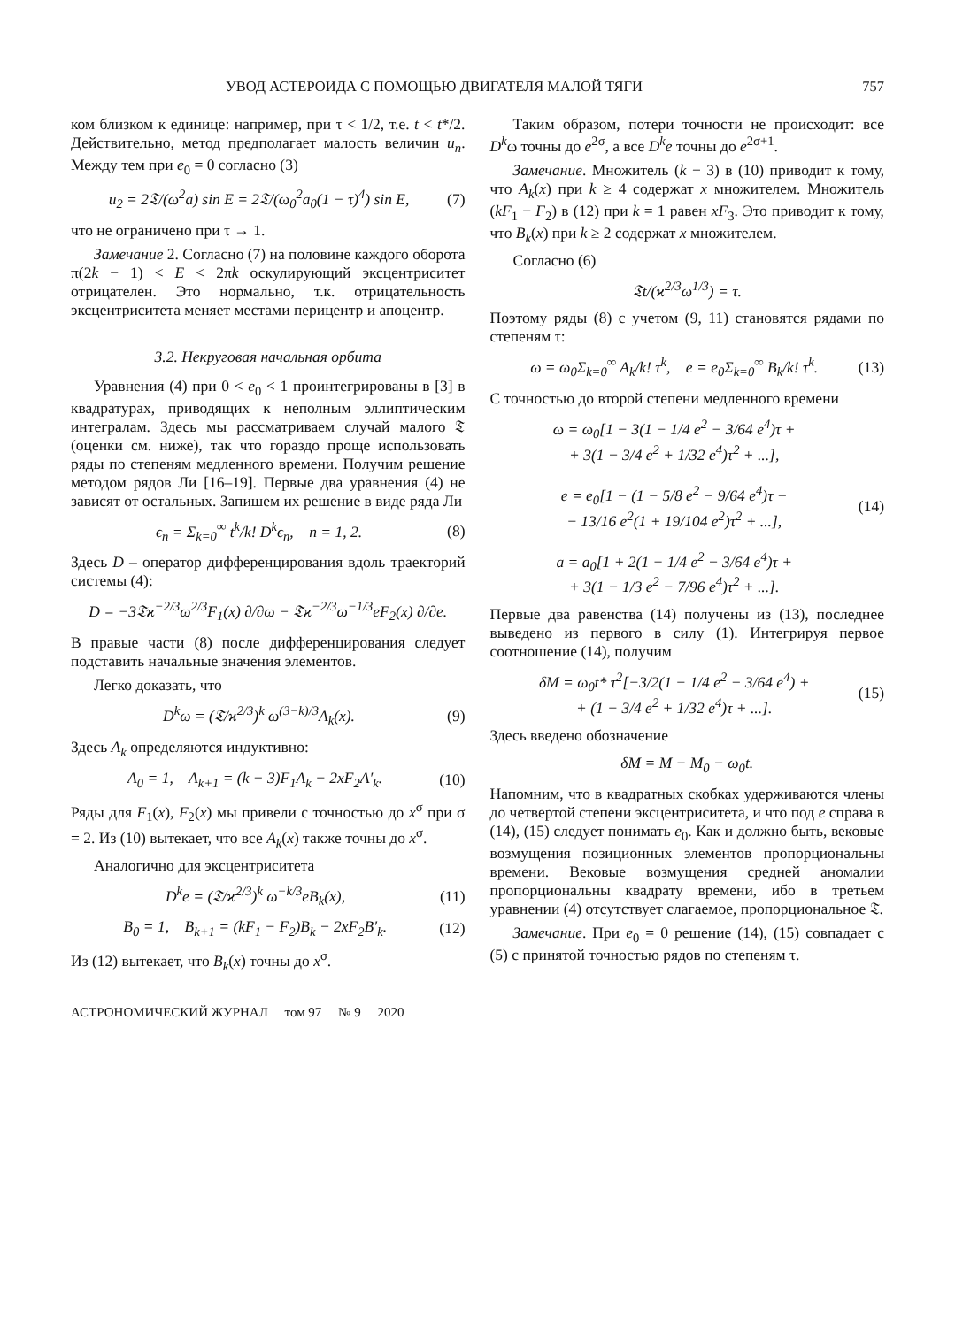УВОД АСТЕРОИДА С ПОМОЩЬЮ ДВИГАТЕЛЯ МАЛОЙ ТЯГИ 757
ком близком к единице: например, при τ < 1/2, т.е. t < t*/2. Действительно, метод предполагает малость величин u<sub>n</sub>. Между тем при e<sub>0</sub> = 0 согласно (3)
u<sub>2</sub> = 2𝔗/(ω<sup>2</sup>a) sin E = 2𝔗/(ω<sub>0</sub><sup>2</sup>a<sub>0</sub>(1 − τ)<sup>4</sup>) sin E, (7)
что не ограничено при τ → 1.
Замечание 2. Согласно (7) на половине каждого оборота π(2k − 1) < E < 2πk оскулирующий эксцентриситет отрицателен. Это нормально, т.к. отрицательность эксцентриситета меняет местами перицентр и апоцентр.
3.2. Некруговая начальная орбита
Уравнения (4) при 0 < e<sub>0</sub> < 1 проинтегрированы в [3] в квадратурах, приводящих к неполным эллиптическим интегралам. Здесь мы рассматриваем случай малого 𝔗 (оценки см. ниже), так что гораздо проще использовать ряды по степеням медленного времени. Получим решение методом рядов Ли [16–19]. Первые два уравнения (4) не зависят от остальных. Запишем их решение в виде ряда Ли
ϵ<sub>n</sub> = Σ<sub>k=0</sub><sup>∞</sup> t<sup>k</sup>/k! D<sup>k</sup>ϵ<sub>n</sub>, n = 1, 2. (8)
Здесь D – оператор дифференцирования вдоль траекторий системы (4):
D = −3𝔗ϰ<sup>−2/3</sup>ω<sup>2/3</sup>F<sub>1</sub>(x) ∂/∂ω − 𝔗ϰ<sup>−2/3</sup>ω<sup>−1/3</sup>eF<sub>2</sub>(x) ∂/∂e.
В правые части (8) после дифференцирования следует подставить начальные значения элементов.
Легко доказать, что
D<sup>k</sup>ω = (𝔗/ϰ<sup>2/3</sup>)<sup>k</sup> ω<sup>(3−k)/3</sup>A<sub>k</sub>(x). (9)
Здесь A<sub>k</sub> определяются индуктивно:
A<sub>0</sub> = 1, A<sub>k+1</sub> = (k − 3)F<sub>1</sub>A<sub>k</sub> − 2xF<sub>2</sub>A′<sub>k</sub>. (10)
Ряды для F<sub>1</sub>(x), F<sub>2</sub>(x) мы привели с точностью до x<sup>σ</sup> при σ = 2. Из (10) вытекает, что все A<sub>k</sub>(x) также точны до x<sup>σ</sup>.
Аналогично для эксцентриситета
D<sup>k</sup>e = (𝔗/ϰ<sup>2/3</sup>)<sup>k</sup> ω<sup>−k/3</sup>eB<sub>k</sub>(x), (11)
B<sub>0</sub> = 1, B<sub>k+1</sub> = (kF<sub>1</sub> − F<sub>2</sub>)B<sub>k</sub> − 2xF<sub>2</sub>B′<sub>k</sub>. (12)
Из (12) вытекает, что B<sub>k</sub>(x) точны до x<sup>σ</sup>.
Таким образом, потери точности не происходит: все D<sup>k</sup>ω точны до e<sup>2σ</sup>, а все D<sup>k</sup>e точны до e<sup>2σ+1</sup>.
Замечание. Множитель (k − 3) в (10) приводит к тому, что A<sub>k</sub>(x) при k ≥ 4 содержат x множителем. Множитель (kF<sub>1</sub> − F<sub>2</sub>) в (12) при k = 1 равен xF<sub>3</sub>. Это приводит к тому, что B<sub>k</sub>(x) при k ≥ 2 содержат x множителем.
Согласно (6)
𝔗t/(ϰ<sup>2/3</sup>ω<sup>1/3</sup>) = τ.
Поэтому ряды (8) с учетом (9, 11) становятся рядами по степеням τ:
ω = ω<sub>0</sub>Σ<sub>k=0</sub><sup>∞</sup> A<sub>k</sub>/k! τ<sup>k</sup>, e = e<sub>0</sub>Σ<sub>k=0</sub><sup>∞</sup> B<sub>k</sub>/k! τ<sup>k</sup>. (13)
С точностью до второй степени медленного времени
ω = ω<sub>0</sub>[1 − 3(1 − 1/4 e<sup>2</sup> − 3/64 e<sup>4</sup>)τ +
+ 3(1 − 3/4 e<sup>2</sup> + 1/32 e<sup>4</sup>)τ<sup>2</sup> + ...],
e = e<sub>0</sub>[1 − (1 − 5/8 e<sup>2</sup> − 9/64 e<sup>4</sup>)τ −
− 13/16 e<sup>2</sup>(1 + 19/104 e<sup>2</sup>)τ<sup>2</sup> + ...],
a = a<sub>0</sub>[1 + 2(1 − 1/4 e<sup>2</sup> − 3/64 e<sup>4</sup>)τ +
+ 3(1 − 1/3 e<sup>2</sup> − 7/96 e<sup>4</sup>)τ<sup>2</sup> + ...]. (14)
Первые два равенства (14) получены из (13), последнее выведено из первого в силу (1). Интегрируя первое соотношение (14), получим
δM = ω<sub>0</sub>t* τ<sup>2</sup>[−3/2(1 − 1/4 e<sup>2</sup> − 3/64 e<sup>4</sup>) +
+ (1 − 3/4 e<sup>2</sup> + 1/32 e<sup>4</sup>)τ + ...]. (15)
Здесь введено обозначение
δM = M − M<sub>0</sub> − ω<sub>0</sub>t.
Напомним, что в квадратных скобках удерживаются члены до четвертой степени эксцентриситета, и что под e справа в (14), (15) следует понимать e<sub>0</sub>. Как и должно быть, вековые возмущения позиционных элементов пропорциональны времени. Вековые возмущения средней аномалии пропорциональны квадрату времени, ибо в третьем уравнении (4) отсутствует слагаемое, пропорциональное 𝔗.
Замечание. При e<sub>0</sub> = 0 решение (14), (15) совпадает с (5) с принятой точностью рядов по степеням τ.
АСТРОНОМИЧЕСКИЙ ЖУРНАЛ том 97 № 9 2020